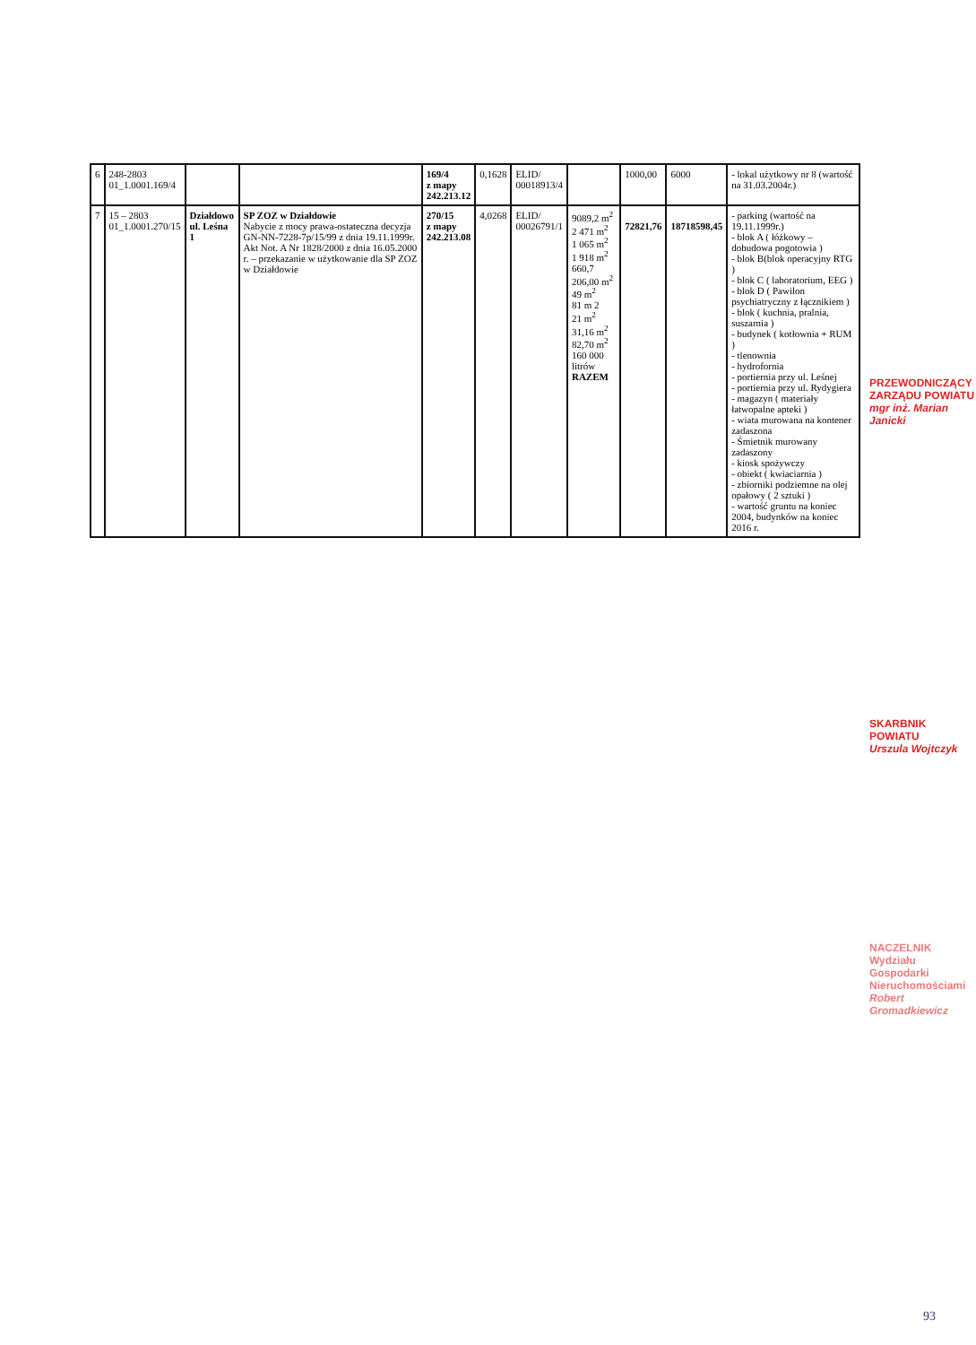| 6 | 248-2803 01_1.0001.169/4 | | | 169/4 z mapy 242.213.12 | 0,1628 | ELID/ 00018913/4 | | 1000,00 | 6000 | - lokal użytkowy nr 8 (wartość na 31.03.2004r.) |
| 7 | 15 – 2803 01_1.0001.270/15 | Działdowo ul. Leśna 1 | SP ZOZ w Działdowie Nabycie z mocy prawa-ostateczna decyzja GN-NN-7228-7p/15/99 z dnia 19.11.1999r. Akt Not. A Nr 1828/2000 z dnia 16.05.2000 r. – przekazanie w użytkowanie dla SP ZOZ w Działdowie | 270/15 z mapy 242.213.08 | 4,0268 | ELID/ 00026791/1 | 9089,2 m<sup>2</sup> 2 471 m<sup>2</sup> 1 065 m<sup>2</sup> 1 918 m<sup>2</sup> 660,7 206,00 m<sup>2</sup> 49 m<sup>2</sup> 81 m 2 21 m<sup>2</sup> 31,16 m<sup>2</sup> 82,70 m<sup>2</sup> 160 000 litrów RAZEM | 72821,76 | 18718598,45 | - parking (wartość na 19.11.1999r.) - blok A ( łóżkowy – dobudowa pogotowia ) - blok B(blok operacyjny RTG ) - blok C ( laboratorium, EEG ) - blok D ( Pawilon psychiatryczny z łącznikiem ) - blok ( kuchnia, pralnia, suszarnia ) - budynek ( kotłownia + RUM ) - tlenownia - hydrofornia - portiernia przy ul. Leśnej - portiernia przy ul. Rydygiera - magazyn ( materiały łatwopalne apteki ) - wiata murowana na kontener zadaszona - Śmietnik murowany zadaszony - kiosk spożywczy - obiekt ( kwiaciarnia ) - zbiorniki podziemne na olej opałowy ( 2 sztuki ) - wartość gruntu na koniec 2004, budynków na koniec 2016 r. |
PRZEWODNICZĄCY ZARZĄDU POWIATU
mgr inż. Marian Janicki
SKARBNIK POWIATU
Urszula Wojtczyk
NACZELNIK
Wydziału Gospodarki Nieruchomościami
Robert Gromadkiewicz
93